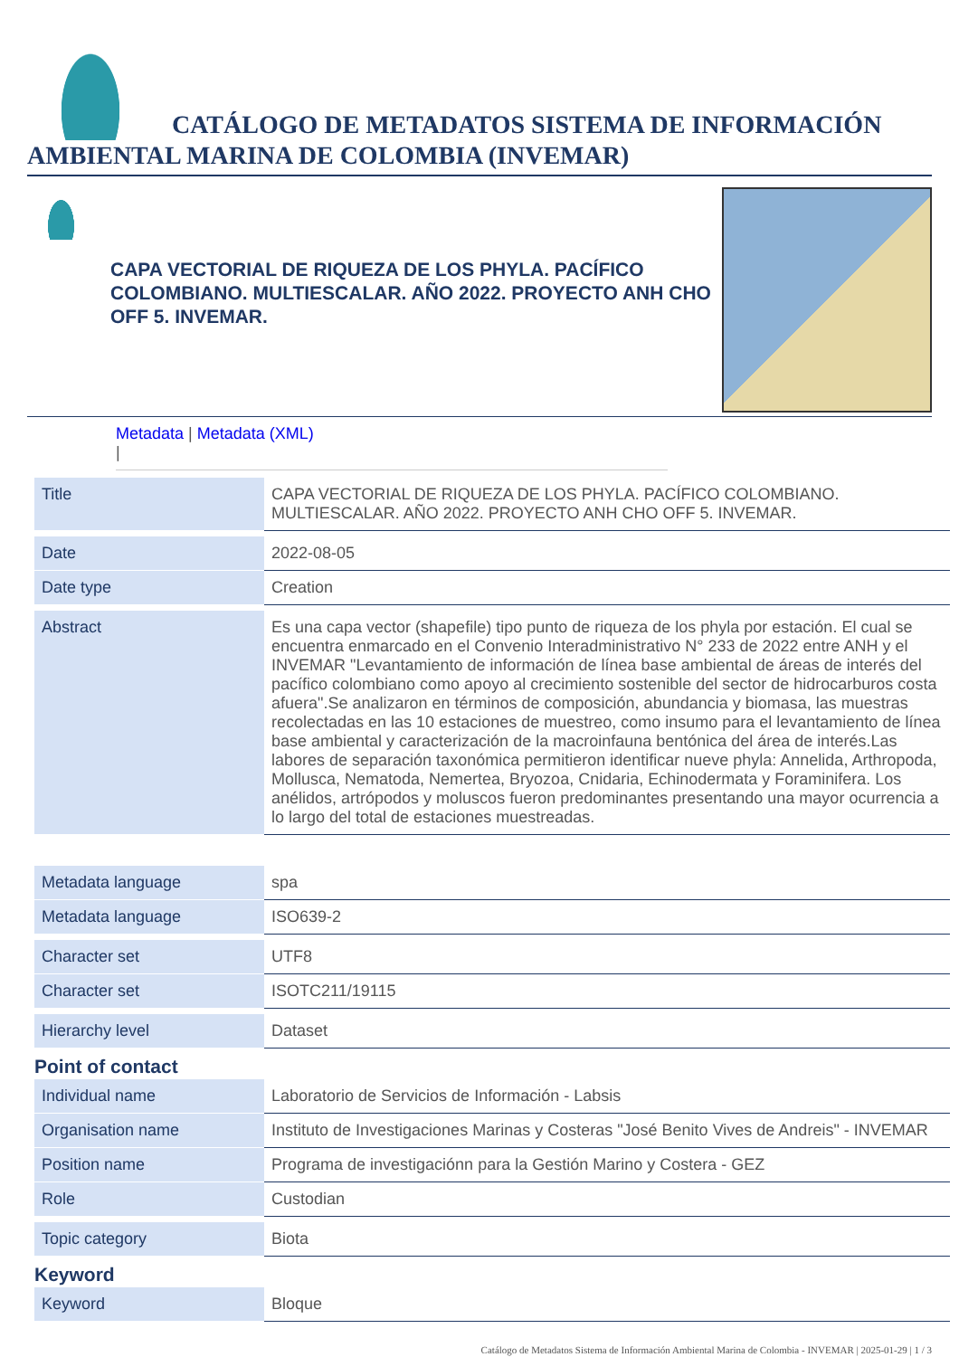CATÁLOGO DE METADATOS SISTEMA DE INFORMACIÓN AMBIENTAL MARINA DE COLOMBIA (INVEMAR)
CAPA VECTORIAL DE RIQUEZA DE LOS PHYLA. PACÍFICO COLOMBIANO. MULTIESCALAR. AÑO 2022. PROYECTO ANH CHO OFF 5. INVEMAR.
Metadata | Metadata (XML)
|
| Title | CAPA VECTORIAL DE RIQUEZA DE LOS PHYLA. PACÍFICO COLOMBIANO. MULTIESCALAR. AÑO 2022. PROYECTO ANH CHO OFF 5. INVEMAR. |
| Date | 2022-08-05 |
| Date type | Creation |
| Abstract | Es una capa vector (shapefile) tipo punto de riqueza de los phyla por estación. El cual se encuentra enmarcado en el Convenio Interadministrativo N° 233 de 2022 entre ANH y el INVEMAR "Levantamiento de información de línea base ambiental de áreas de interés del pacífico colombiano como apoyo al crecimiento sostenible del sector de hidrocarburos costa afuera".Se analizaron en términos de composición, abundancia y biomasa, las muestras recolectadas en las 10 estaciones de muestreo, como insumo para el levantamiento de línea base ambiental y caracterización de la macroinfauna bentónica del área de interés.Las labores de separación taxonómica permitieron identificar nueve phyla: Annelida, Arthropoda, Mollusca, Nematoda, Nemertea, Bryozoa, Cnidaria, Echinodermata y Foraminifera. Los anélidos, artrópodos y moluscos fueron predominantes presentando una mayor ocurrencia a lo largo del total de estaciones muestreadas. |
| Metadata language | spa |
| Metadata language | ISO639-2 |
| Character set | UTF8 |
| Character set | ISOTC211/19115 |
| Hierarchy level | Dataset |
Point of contact
| Individual name | Laboratorio de Servicios de Información - Labsis |
| Organisation name | Instituto de Investigaciones Marinas y Costeras "José Benito Vives de Andreis" - INVEMAR |
| Position name | Programa de investigaciónn para la Gestión Marino y Costera - GEZ |
| Role | Custodian |
| Topic category | Biota |
Keyword
| Keyword | Bloque |
Catálogo de Metadatos Sistema de Información Ambiental Marina de Colombia - INVEMAR | 2025-01-29 | 1 / 3